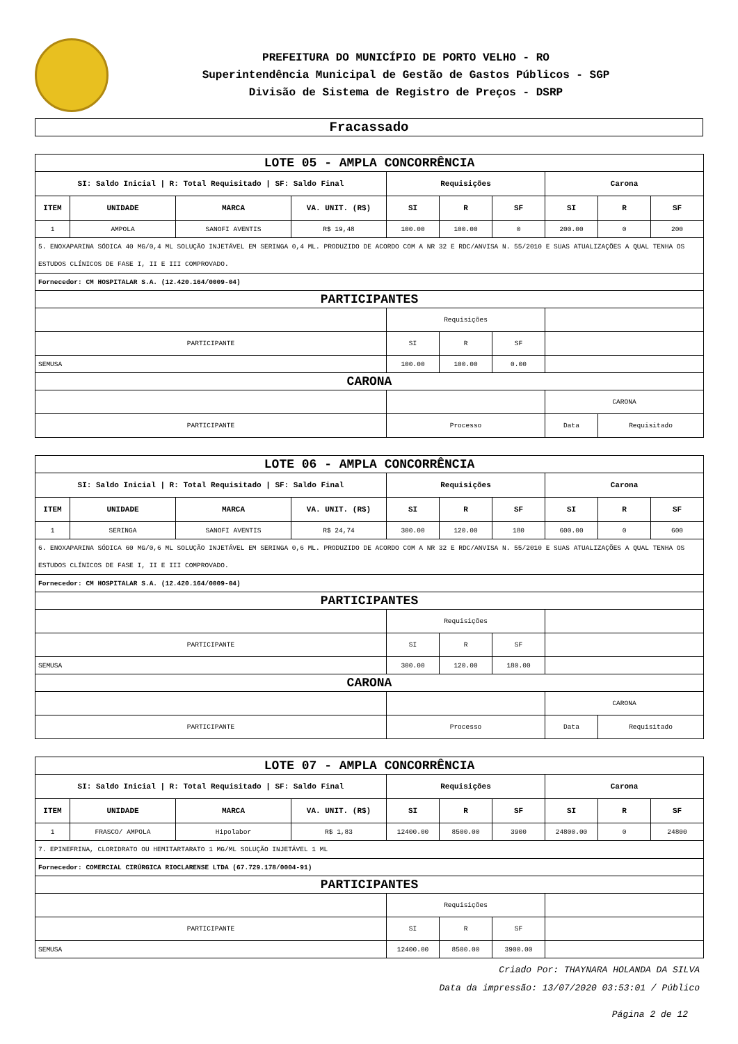PREFEITURA DO MUNICÍPIO DE PORTO VELHO - RO
Superintendência Municipal de Gestão de Gastos Públicos - SGP
Divisão de Sistema de Registro de Preços - DSRP
Fracassado
| LOTE 05 - AMPLA CONCORRÊNCIA | | | | | | | | | |
| SI: Saldo Inicial / R: Total Requisitado / SF: Saldo Final | | | | Requisições | | | Carona | | |
| ITEM | UNIDADE | MARCA | VA. UNIT. (R$) | SI | R | SF | SI | R | SF |
| 1 | AMPOLA | SANOFI AVENTIS | R$ 19,48 | 100.00 | 100.00 | 0 | 200.00 | 0 | 200 |
| 5. ENOXAPARINA SÓDICA 40 MG/0,4 ML SOLUÇÃO INJETÁVEL EM SERINGA 0,4 ML. PRODUZIDO DE ACORDO COM A NR 32 E RDC/ANVISA N. 55/2010 E SUAS ATUALIZAÇÕES A QUAL TENHA OS ESTUDOS CLÍNICOS DE FASE I, II E III COMPROVADO. | | | | | | | | | |
| Fornecedor: CM HOSPITALAR S.A. (12.420.164/0009-04) | | | | | | | | | |
| PARTICIPANTES | | | | | | | | | |
| | | | | Requisições | | | | | |
| PARTICIPANTE | | | | SI | R | SF | | | |
| SEMUSA | | | | 100.00 | 100.00 | 0.00 | | | |
| CARONA | | | | | | | | | |
| | | | | | | | CARONA | | |
| PARTICIPANTE | | | | Processo | | | Data | Requisitado | |
| LOTE 06 - AMPLA CONCORRÊNCIA | | | | | | | | | |
| SI: Saldo Inicial / R: Total Requisitado / SF: Saldo Final | | | | Requisições | | | Carona | | |
| ITEM | UNIDADE | MARCA | VA. UNIT. (R$) | SI | R | SF | SI | R | SF |
| 1 | SERINGA | SANOFI AVENTIS | R$ 24,74 | 300.00 | 120.00 | 180 | 600.00 | 0 | 600 |
| 6. ENOXAPARINA SÓDICA 60 MG/0,6 ML SOLUÇÃO INJETÁVEL EM SERINGA 0,6 ML. PRODUZIDO DE ACORDO COM A NR 32 E RDC/ANVISA N. 55/2010 E SUAS ATUALIZAÇÕES A QUAL TENHA OS ESTUDOS CLÍNICOS DE FASE I, II E III COMPROVADO. | | | | | | | | | |
| Fornecedor: CM HOSPITALAR S.A. (12.420.164/0009-04) | | | | | | | | | |
| PARTICIPANTES | | | | | | | | | |
| | | | | Requisições | | | | | |
| PARTICIPANTE | | | | SI | R | SF | | | |
| SEMUSA | | | | 300.00 | 120.00 | 180.00 | | | |
| CARONA | | | | | | | | | |
| | | | | | | | CARONA | | |
| PARTICIPANTE | | | | Processo | | | Data | Requisitado | |
| LOTE 07 - AMPLA CONCORRÊNCIA | | | | | | | | | |
| SI: Saldo Inicial / R: Total Requisitado / SF: Saldo Final | | | | Requisições | | | Carona | | |
| ITEM | UNIDADE | MARCA | VA. UNIT. (R$) | SI | R | SF | SI | R | SF |
| 1 | FRASCO/ AMPOLA | Hipolabor | R$ 1,83 | 12400.00 | 8500.00 | 3900 | 24800.00 | 0 | 24800 |
| 7. EPINEFRINA, CLORIDRATO OU HEMITARTARATO 1 MG/ML SOLUÇÃO INJETÁVEL 1 ML | | | | | | | | | |
| Fornecedor: COMERCIAL CIRÚRGICA RIOCLARENSE LTDA (67.729.178/0004-91) | | | | | | | | | |
| PARTICIPANTES | | | | | | | | | |
| | | | | Requisições | | | | | |
| PARTICIPANTE | | | | SI | R | SF | | | |
| SEMUSA | | | | 12400.00 | 8500.00 | 3900.00 | | | |
Criado Por: THAYNARA HOLANDA DA SILVA
Data da impressão: 13/07/2020 03:53:01 / Público
Página 2 de 12